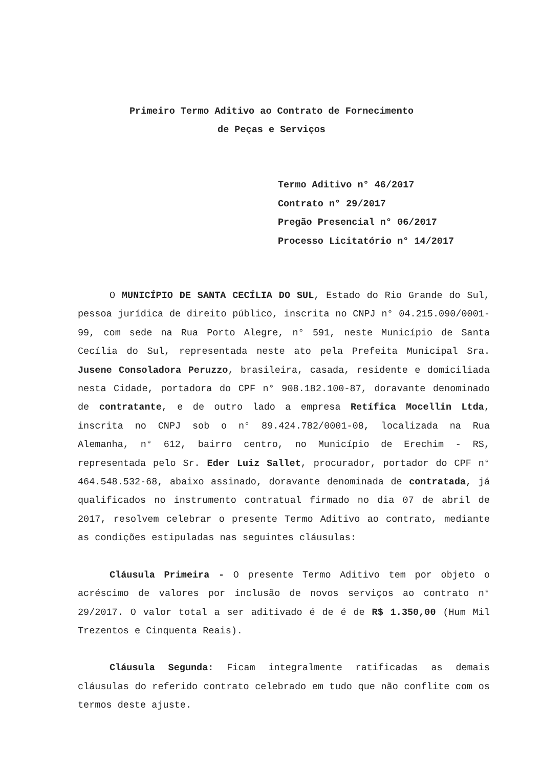Primeiro Termo Aditivo ao Contrato de Fornecimento
de Peças e Serviços
Termo Aditivo n° 46/2017
Contrato n° 29/2017
Pregão Presencial n° 06/2017
Processo Licitatório n° 14/2017
O MUNICÍPIO DE SANTA CECÍLIA DO SUL, Estado do Rio Grande do Sul, pessoa jurídica de direito público, inscrita no CNPJ n° 04.215.090/0001-99, com sede na Rua Porto Alegre, n° 591, neste Município de Santa Cecília do Sul, representada neste ato pela Prefeita Municipal Sra. Jusene Consoladora Peruzzo, brasileira, casada, residente e domiciliada nesta Cidade, portadora do CPF n° 908.182.100-87, doravante denominado de contratante, e de outro lado a empresa Retífica Mocellin Ltda, inscrita no CNPJ sob o n° 89.424.782/0001-08, localizada na Rua Alemanha, n° 612, bairro centro, no Município de Erechim - RS, representada pelo Sr. Eder Luiz Sallet, procurador, portador do CPF n° 464.548.532-68, abaixo assinado, doravante denominada de contratada, já qualificados no instrumento contratual firmado no dia 07 de abril de 2017, resolvem celebrar o presente Termo Aditivo ao contrato, mediante as condições estipuladas nas seguintes cláusulas:
Cláusula Primeira - O presente Termo Aditivo tem por objeto o acréscimo de valores por inclusão de novos serviços ao contrato n° 29/2017. O valor total a ser aditivado é de é de R$ 1.350,00 (Hum Mil Trezentos e Cinquenta Reais).
Cláusula Segunda: Ficam integralmente ratificadas as demais cláusulas do referido contrato celebrado em tudo que não conflite com os termos deste ajuste.